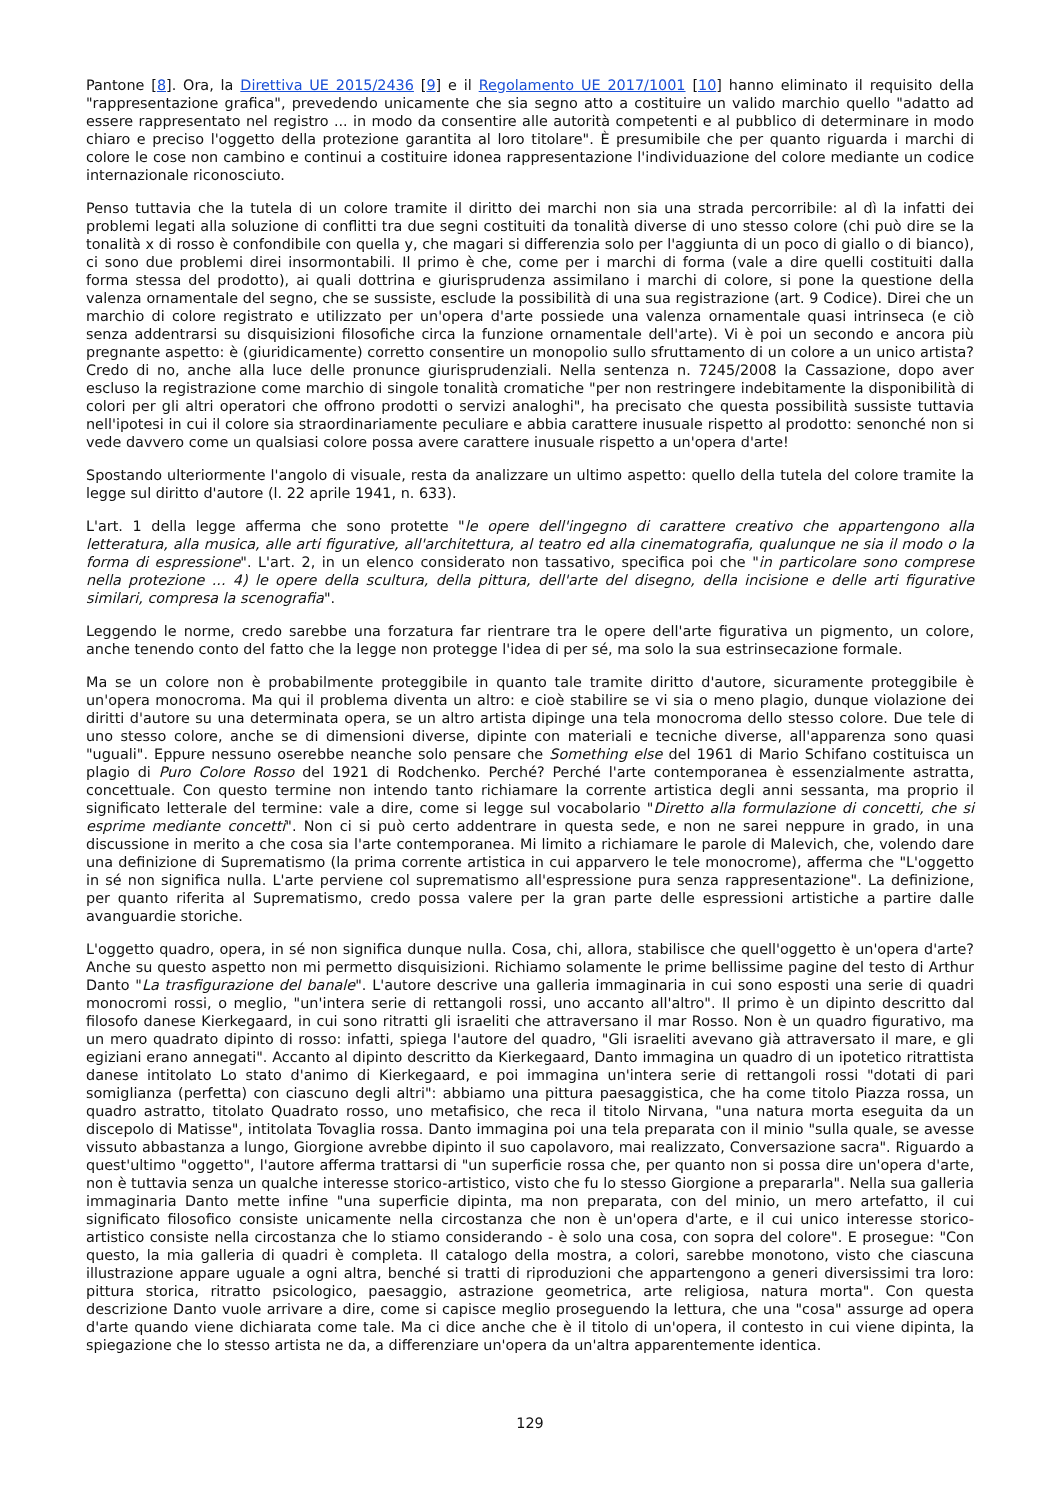Pantone [8]. Ora, la Direttiva UE 2015/2436 [9] e il Regolamento UE 2017/1001 [10] hanno eliminato il requisito della "rappresentazione grafica", prevedendo unicamente che sia segno atto a costituire un valido marchio quello "adatto ad essere rappresentato nel registro ... in modo da consentire alle autorità competenti e al pubblico di determinare in modo chiaro e preciso l'oggetto della protezione garantita al loro titolare". È presumibile che per quanto riguarda i marchi di colore le cose non cambino e continui a costituire idonea rappresentazione l'individuazione del colore mediante un codice internazionale riconosciuto.
Penso tuttavia che la tutela di un colore tramite il diritto dei marchi non sia una strada percorribile: al dì la infatti dei problemi legati alla soluzione di conflitti tra due segni costituiti da tonalità diverse di uno stesso colore (chi può dire se la tonalità x di rosso è confondibile con quella y, che magari si differenzia solo per l'aggiunta di un poco di giallo o di bianco), ci sono due problemi direi insormontabili. Il primo è che, come per i marchi di forma (vale a dire quelli costituiti dalla forma stessa del prodotto), ai quali dottrina e giurisprudenza assimilano i marchi di colore, si pone la questione della valenza ornamentale del segno, che se sussiste, esclude la possibilità di una sua registrazione (art. 9 Codice). Direi che un marchio di colore registrato e utilizzato per un'opera d'arte possiede una valenza ornamentale quasi intrinseca (e ciò senza addentrarsi su disquisizioni filosofiche circa la funzione ornamentale dell'arte). Vi è poi un secondo e ancora più pregnante aspetto: è (giuridicamente) corretto consentire un monopolio sullo sfruttamento di un colore a un unico artista? Credo di no, anche alla luce delle pronunce giurisprudenziali. Nella sentenza n. 7245/2008 la Cassazione, dopo aver escluso la registrazione come marchio di singole tonalità cromatiche "per non restringere indebitamente la disponibilità di colori per gli altri operatori che offrono prodotti o servizi analoghi", ha precisato che questa possibilità sussiste tuttavia nell'ipotesi in cui il colore sia straordinariamente peculiare e abbia carattere inusuale rispetto al prodotto: senonché non si vede davvero come un qualsiasi colore possa avere carattere inusuale rispetto a un'opera d'arte!
Spostando ulteriormente l'angolo di visuale, resta da analizzare un ultimo aspetto: quello della tutela del colore tramite la legge sul diritto d'autore (l. 22 aprile 1941, n. 633).
L'art. 1 della legge afferma che sono protette "le opere dell'ingegno di carattere creativo che appartengono alla letteratura, alla musica, alle arti figurative, all'architettura, al teatro ed alla cinematografia, qualunque ne sia il modo o la forma di espressione". L'art. 2, in un elenco considerato non tassativo, specifica poi che "in particolare sono comprese nella protezione ... 4) le opere della scultura, della pittura, dell'arte del disegno, della incisione e delle arti figurative similari, compresa la scenografia".
Leggendo le norme, credo sarebbe una forzatura far rientrare tra le opere dell'arte figurativa un pigmento, un colore, anche tenendo conto del fatto che la legge non protegge l'idea di per sé, ma solo la sua estrinsecazione formale.
Ma se un colore non è probabilmente proteggibile in quanto tale tramite diritto d'autore, sicuramente proteggibile è un'opera monocroma. Ma qui il problema diventa un altro: e cioè stabilire se vi sia o meno plagio, dunque violazione dei diritti d'autore su una determinata opera, se un altro artista dipinge una tela monocroma dello stesso colore. Due tele di uno stesso colore, anche se di dimensioni diverse, dipinte con materiali e tecniche diverse, all'apparenza sono quasi "uguali". Eppure nessuno oserebbe neanche solo pensare che Something else del 1961 di Mario Schifano costituisca un plagio di Puro Colore Rosso del 1921 di Rodchenko. Perché? Perché l'arte contemporanea è essenzialmente astratta, concettuale. Con questo termine non intendo tanto richiamare la corrente artistica degli anni sessanta, ma proprio il significato letterale del termine: vale a dire, come si legge sul vocabolario "Diretto alla formulazione di concetti, che si esprime mediante concetti". Non ci si può certo addentrare in questa sede, e non ne sarei neppure in grado, in una discussione in merito a che cosa sia l'arte contemporanea. Mi limito a richiamare le parole di Malevich, che, volendo dare una definizione di Suprematismo (la prima corrente artistica in cui apparvero le tele monocrome), afferma che "L'oggetto in sé non significa nulla. L'arte perviene col suprematismo all'espressione pura senza rappresentazione". La definizione, per quanto riferita al Suprematismo, credo possa valere per la gran parte delle espressioni artistiche a partire dalle avanguardie storiche.
L'oggetto quadro, opera, in sé non significa dunque nulla. Cosa, chi, allora, stabilisce che quell'oggetto è un'opera d'arte? Anche su questo aspetto non mi permetto disquisizioni. Richiamo solamente le prime bellissime pagine del testo di Arthur Danto "La trasfigurazione del banale". L'autore descrive una galleria immaginaria in cui sono esposti una serie di quadri monocromi rossi, o meglio, "un'intera serie di rettangoli rossi, uno accanto all'altro". Il primo è un dipinto descritto dal filosofo danese Kierkegaard, in cui sono ritratti gli israeliti che attraversano il mar Rosso. Non è un quadro figurativo, ma un mero quadrato dipinto di rosso: infatti, spiega l'autore del quadro, "Gli israeliti avevano già attraversato il mare, e gli egiziani erano annegati". Accanto al dipinto descritto da Kierkegaard, Danto immagina un quadro di un ipotetico ritrattista danese intitolato Lo stato d'animo di Kierkegaard, e poi immagina un'intera serie di rettangoli rossi "dotati di pari somiglianza (perfetta) con ciascuno degli altri": abbiamo una pittura paesaggistica, che ha come titolo Piazza rossa, un quadro astratto, titolato Quadrato rosso, uno metafisico, che reca il titolo Nirvana, "una natura morta eseguita da un discepolo di Matisse", intitolata Tovaglia rossa. Danto immagina poi una tela preparata con il minio "sulla quale, se avesse vissuto abbastanza a lungo, Giorgione avrebbe dipinto il suo capolavoro, mai realizzato, Conversazione sacra". Riguardo a quest'ultimo "oggetto", l'autore afferma trattarsi di "un superficie rossa che, per quanto non si possa dire un'opera d'arte, non è tuttavia senza un qualche interesse storico-artistico, visto che fu lo stesso Giorgione a prepararla". Nella sua galleria immaginaria Danto mette infine "una superficie dipinta, ma non preparata, con del minio, un mero artefatto, il cui significato filosofico consiste unicamente nella circostanza che non è un'opera d'arte, e il cui unico interesse storico-artistico consiste nella circostanza che lo stiamo considerando - è solo una cosa, con sopra del colore". E prosegue: "Con questo, la mia galleria di quadri è completa. Il catalogo della mostra, a colori, sarebbe monotono, visto che ciascuna illustrazione appare uguale a ogni altra, benché si tratti di riproduzioni che appartengono a generi diversissimi tra loro: pittura storica, ritratto psicologico, paesaggio, astrazione geometrica, arte religiosa, natura morta". Con questa descrizione Danto vuole arrivare a dire, come si capisce meglio proseguendo la lettura, che una "cosa" assurge ad opera d'arte quando viene dichiarata come tale. Ma ci dice anche che è il titolo di un'opera, il contesto in cui viene dipinta, la spiegazione che lo stesso artista ne da, a differenziare un'opera da un'altra apparentemente identica.
129